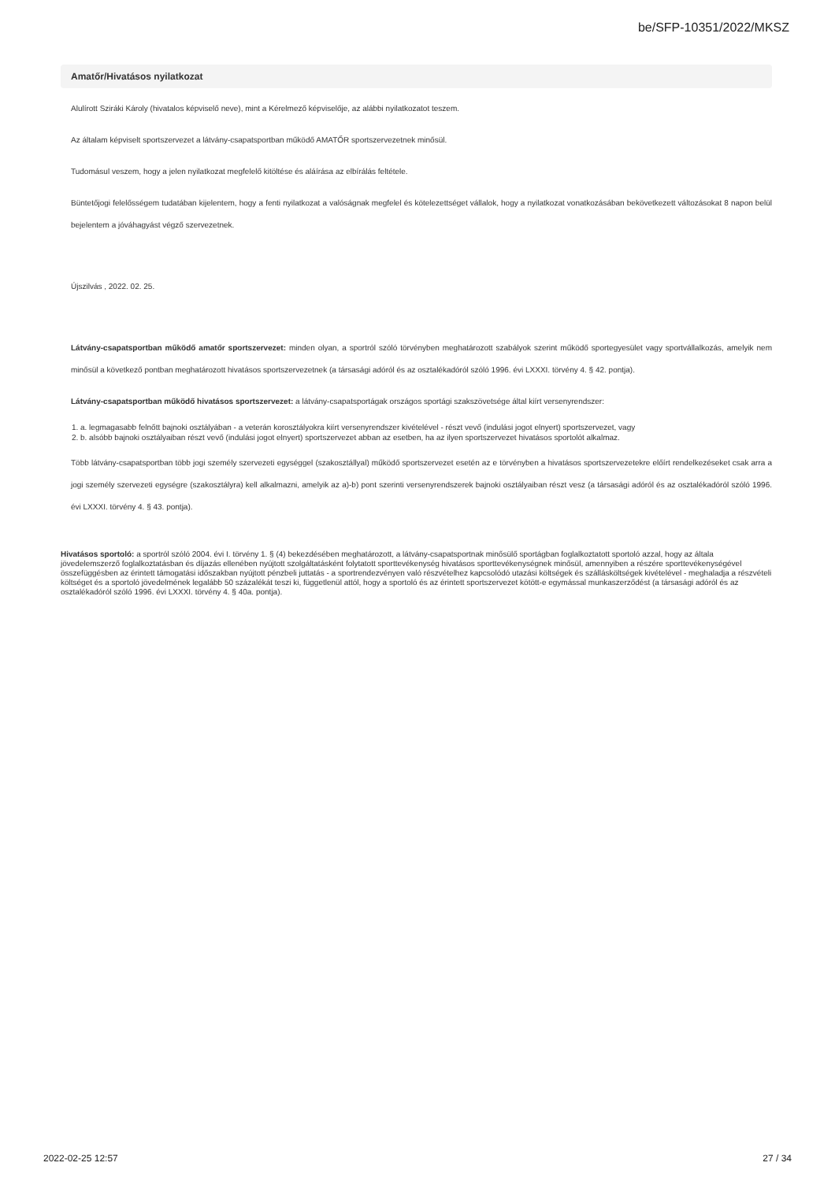be/SFP-10351/2022/MKSZ
Amatőr/Hivatásos nyilatkozat
Alulírott Sziráki Károly (hivatalos képviselő neve), mint a Kérelmező képviselője, az alábbi nyilatkozatot teszem.
Az általam képviselt sportszervezet a látvány-csapatsportban működő AMATŐR sportszervezetnek minősül.
Tudomásul veszem, hogy a jelen nyilatkozat megfelelő kitöltése és aláírása az elbírálás feltétele.
Büntetőjogi felelősségem tudatában kijelentem, hogy a fenti nyilatkozat a valóságnak megfelel és kötelezettséget vállalok, hogy a nyilatkozat vonatkozásában bekövetkezett változásokat 8 napon belül bejelentem a jóváhagyást végző szervezetnek.
Újszilvás , 2022. 02. 25.
Látvány-csapatsportban működő amatőr sportszervezet: minden olyan, a sportról szóló törvényben meghatározott szabályok szerint működő sportegyesület vagy sportvállalkozás, amelyik nem minősül a következő pontban meghatározott hivatásos sportszervezetnek (a társasági adóról és az osztalékadóról szóló 1996. évi LXXXI. törvény 4. § 42. pontja).
Látvány-csapatsportban működő hivatásos sportszervezet: a látvány-csapatsportágak országos sportági szakszövetsége által kiírt versenyrendszer:
1. a. legmagasabb felnőtt bajnoki osztályában - a veterán korosztályokra kiírt versenyrendszer kivételével - részt vevő (indulási jogot elnyert) sportszervezet, vagy
2. b. alsóbb bajnoki osztályaiban részt vevő (indulási jogot elnyert) sportszervezet abban az esetben, ha az ilyen sportszervezet hivatásos sportolót alkalmaz.
Több látvány-csapatsportban több jogi személy szervezeti egységgel (szakosztállyal) működő sportszervezet esetén az e törvényben a hivatásos sportszervezetekre előírt rendelkezéseket csak arra a jogi személy szervezeti egységre (szakosztályra) kell alkalmazni, amelyik az a)-b) pont szerinti versenyrendszerek bajnoki osztályaiban részt vesz (a társasági adóról és az osztalékadóról szóló 1996. évi LXXXI. törvény 4. § 43. pontja).
Hivatásos sportoló: a sportról szóló 2004. évi I. törvény 1. § (4) bekezdésében meghatározott, a látvány-csapatsportnak minősülő sportágban foglalkoztatott sportoló azzal, hogy az általa jövedelemszerző foglalkoztatásban és díjazás ellenében nyújtott szolgáltatásként folytatott sporttevékenység hivatásos sporttevékenységnek minősül, amennyiben a részére sporttevékenységével összefüggésben az érintett támogatási időszakban nyújtott pénzbeli juttatás - a sportrendezvényen való részvételhez kapcsolódó utazási költségek és szállásköltségek kivételével - meghaladja a részvételi költséget és a sportoló jövedelmének legalább 50 százalékát teszi ki, függetlenül attól, hogy a sportoló és az érintett sportszervezet kötött-e egymással munkaszerződést (a társasági adóról és az osztalékadóról szóló 1996. évi LXXXI. törvény 4. § 40a. pontja).
2022-02-25 12:57 27 / 34